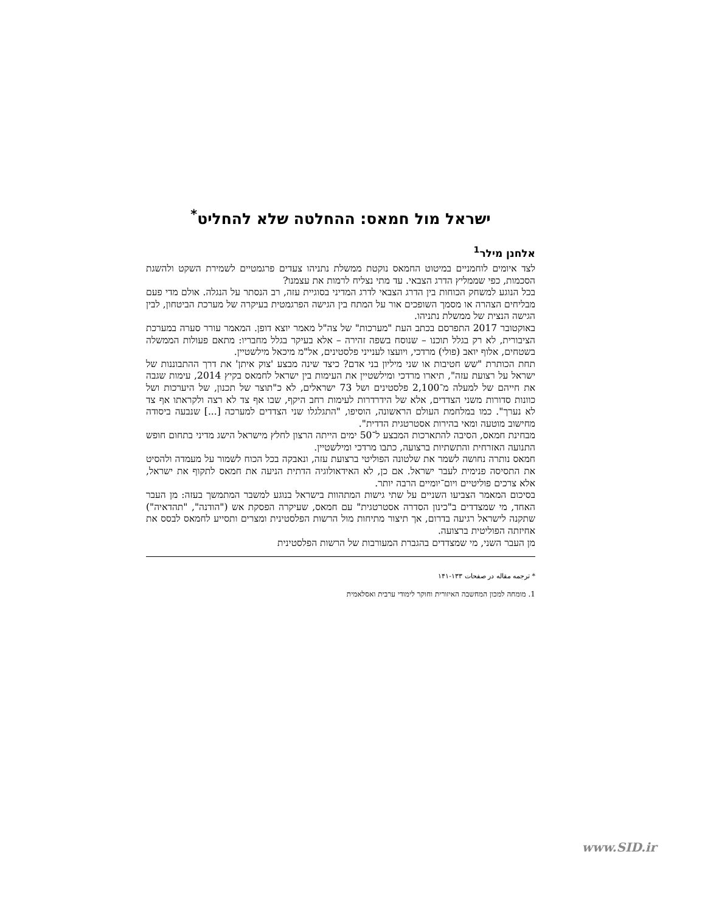ישראל מול חמאס: ההחלטה שלא להחליט<sup>*</sup>
אלחנן מילר<sup>1</sup>
לצד איומים לוחמניים במיטוט החמאס נוקטת ממשלת נתניהו צעדים פרגמטיים לשמירת השקט ולהשגת הסכמות, כפי שממליץ הדרג הצבאי. עד מתי נצליח לרמות את עצמנו?
בכל הנוגע למשחק הכוחות בין הדרג הצבאי לדרג המדיני בסוגיית עזה, רב הנסתר על הנגלה. אולם מדי פעם מבליחים הצהרה או מסמך השופכים אור על המתח בין הגישה הפרגמטית בעיקרה של מערכת הביטחון, לבין הגישה הנצית של ממשלת נתניהו.
באוקטובר 2017 התפרסם בכתב העת "מערכות" של צה"ל מאמר יוצא דופן. המאמר עורר סערה במערכת הציבורית, לא רק בגלל תוכנו – שנוסח בשפה זהירה – אלא בעיקר בגלל מחבריו: מתאם פעולות הממשלה בשטחים, אלוף יואב (פולי) מרדכי, ויועצו לענייני פלסטינים, אל"מ מיכאל מילשטיין.
תחת הכותרת "שש חטיבות או שני מיליון בני אדם? כיצד שינה מבצע 'צוק איתן' את דרך ההתבוננות של ישראל על רצועת עזה", תיארו מרדכי ומילשטיין את העימות בין ישראל לחמאס בקיץ 2014, עימות שגבה את חייהם של למעלה מ־2,100 פלסטינים ושל 73 ישראלים, לא כ"תוצר של תכנון, של היערכות ושל כוונות סדורות משני הצדדים, אלא של הידרדרות לעימות רחב היקף, שבו אף צד לא רצה ולקראתו אף צד לא נערך". כמו במלחמת העולם הראשונה, הוסיפו, "התגלגלו שני הצדדים למערכה [...] שנבעה ביסודה מחישוב מוטעה ומאי בהירות אסטרטגית הדדית".
מבחינת חמאס, הסיבה להתארכות המבצע ל־50 ימים הייתה הרצון לחלץ מישראל הישג מדיני בתחום חופש התנועה האזרחית והתשתיות ברצועה, כתבו מרדכי ומילשטיין.
חמאס נותרה נחושה לשמר את שלטונה הפוליטי ברצועת עזה, ונאבקה בכל הכוח לשמור על מעמדה ולהסיט את התסיסה פנימית לעבר ישראל. אם כן, לא האידאולוגיה הדתית הניעה את חמאס לתקוף את ישראל, אלא צרכים פוליטיים ויום־יומיים הרבה יותר.
בסיכום המאמר הצביעו השניים על שתי גישות המתהוות בישראל בנוגע למשבר המתמשך בעזה: מן העבר האחד, מי שמצדדים ב"כינון הסדרה אסטרטגית" עם חמאס, שעיקרה הפסקת אש ("הודנה", "תהדאיה") שתקנה לישראל רגיעה בדרום, אך תיצור מתיחות מול הרשות הפלסטינית ומצרים ותסייע לחמאס לבסס את אחיזתה הפוליטית ברצועה.
מן העבר השני, מי שמצדדים בהגברת המעורבות של הרשות הפלסטינית
* ترجمه مقاله در صفحات ۱۳۳-۱۴۱
1. מומחה למכון המחשבה האיזורית וחוקר לימודי ערבית ואסלאמית
www.SID.ir